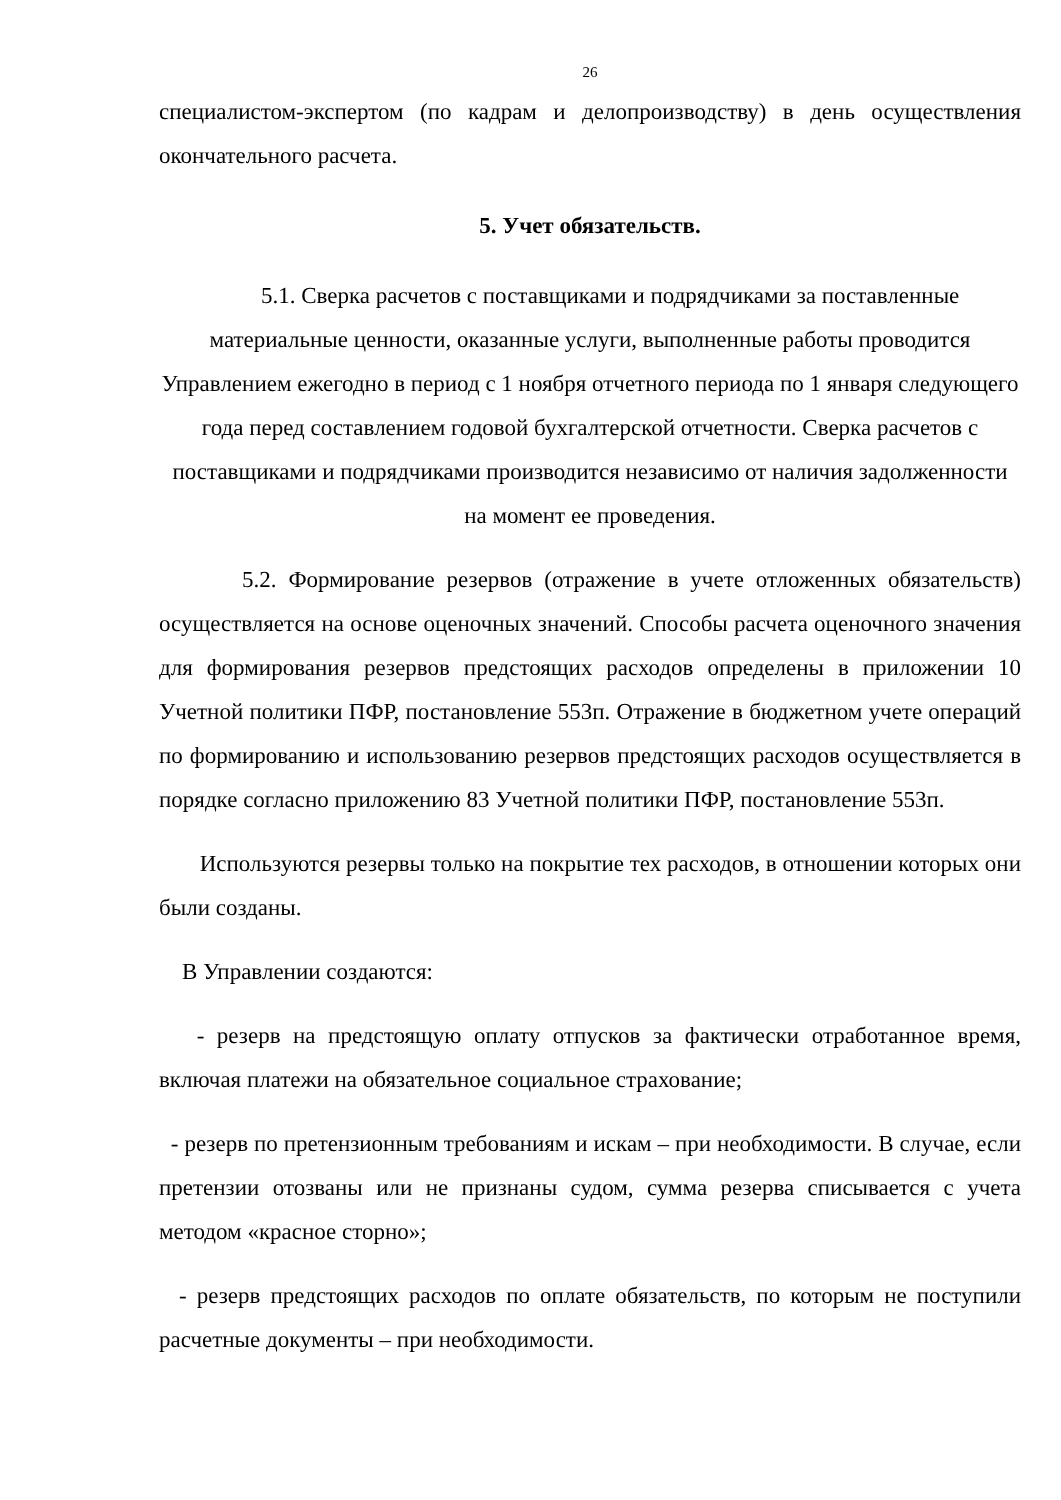26
специалистом-экспертом (по кадрам и делопроизводству) в день осуществления окончательного расчета.
5. Учет обязательств.
5.1. Сверка расчетов с поставщиками и подрядчиками за поставленные материальные ценности, оказанные услуги, выполненные работы проводится Управлением ежегодно в период с 1 ноября отчетного периода по 1 января следующего года перед составлением годовой бухгалтерской отчетности. Сверка расчетов с поставщиками и подрядчиками производится независимо от наличия задолженности на момент ее проведения.
5.2. Формирование резервов (отражение в учете отложенных обязательств) осуществляется на основе оценочных значений. Способы расчета оценочного значения для формирования резервов предстоящих расходов определены в приложении 10 Учетной политики ПФР, постановление 553п. Отражение в бюджетном учете операций по формированию и использованию резервов предстоящих расходов осуществляется в порядке согласно приложению 83 Учетной политики ПФР, постановление 553п.
Используются резервы только на покрытие тех расходов, в отношении которых они были созданы.
В Управлении создаются:
- резерв на предстоящую оплату отпусков за фактически отработанное время, включая платежи на обязательное социальное страхование;
- резерв по претензионным требованиям и искам – при необходимости. В случае, если претензии отозваны или не признаны судом, сумма резерва списывается с учета методом «красное сторно»;
- резерв предстоящих расходов по оплате обязательств, по которым не поступили расчетные документы – при необходимости.